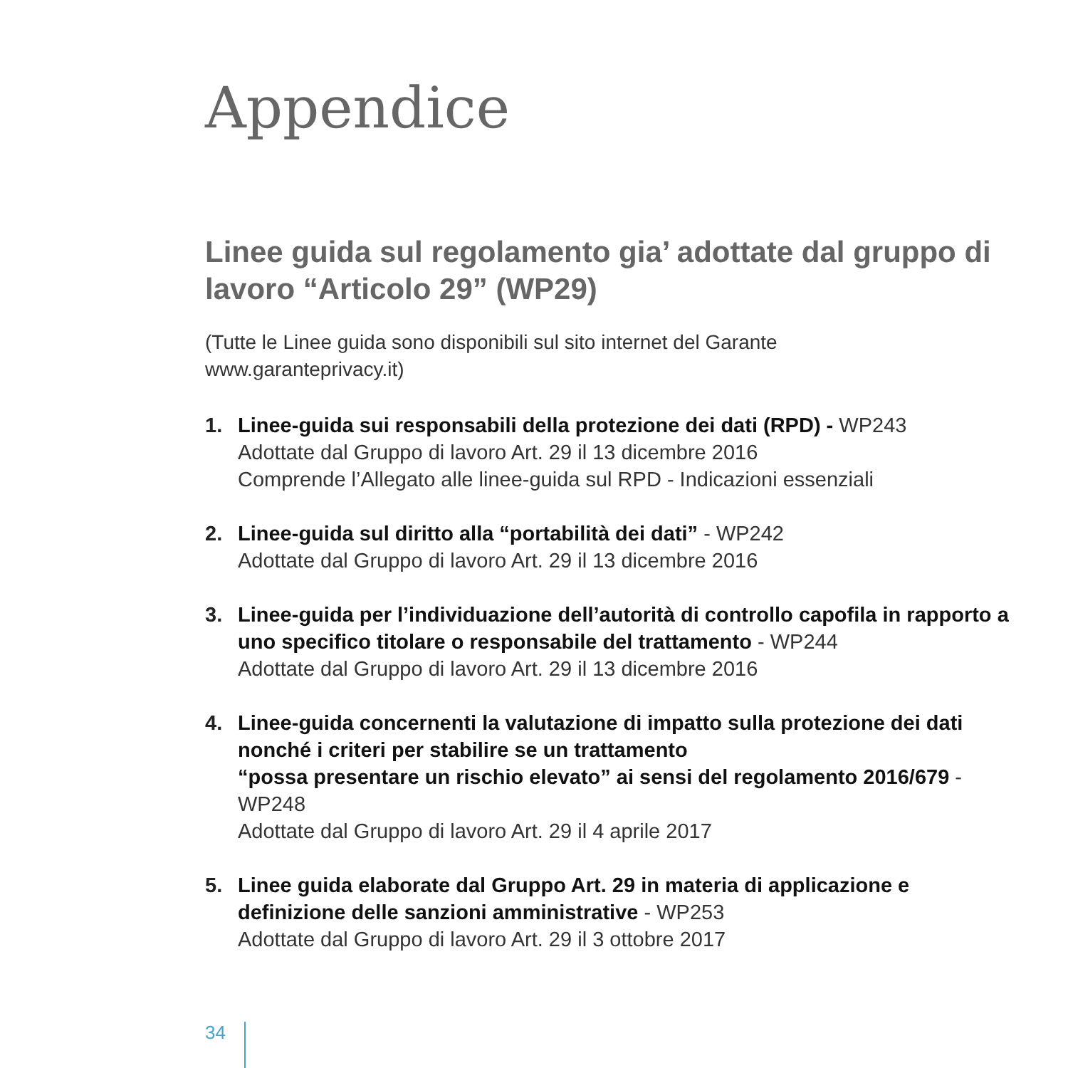Appendice
Linee guida sul regolamento gia’ adottate dal gruppo di lavoro “Articolo 29” (WP29)
(Tutte le Linee guida sono disponibili sul sito internet del Garante
www.garanteprivacy.it)
1. Linee-guida sui responsabili della protezione dei dati (RPD) - WP243
Adottate dal Gruppo di lavoro Art. 29 il 13 dicembre 2016
Comprende l’Allegato alle linee-guida sul RPD - Indicazioni essenziali
2. Linee-guida sul diritto alla “portabilità dei dati” - WP242
Adottate dal Gruppo di lavoro Art. 29 il 13 dicembre 2016
3. Linee-guida per l’individuazione dell’autorità di controllo capofila in rapporto a uno specifico titolare o responsabile del trattamento - WP244
Adottate dal Gruppo di lavoro Art. 29 il 13 dicembre 2016
4. Linee-guida concernenti la valutazione di impatto sulla protezione dei dati nonché i criteri per stabilire se un trattamento
“possa presentare un rischio elevato” ai sensi del regolamento 2016/679 - WP248
Adottate dal Gruppo di lavoro Art. 29 il 4 aprile 2017
5. Linee guida elaborate dal Gruppo Art. 29 in materia di applicazione e definizione delle sanzioni amministrative - WP253
Adottate dal Gruppo di lavoro Art. 29 il 3 ottobre 2017
34